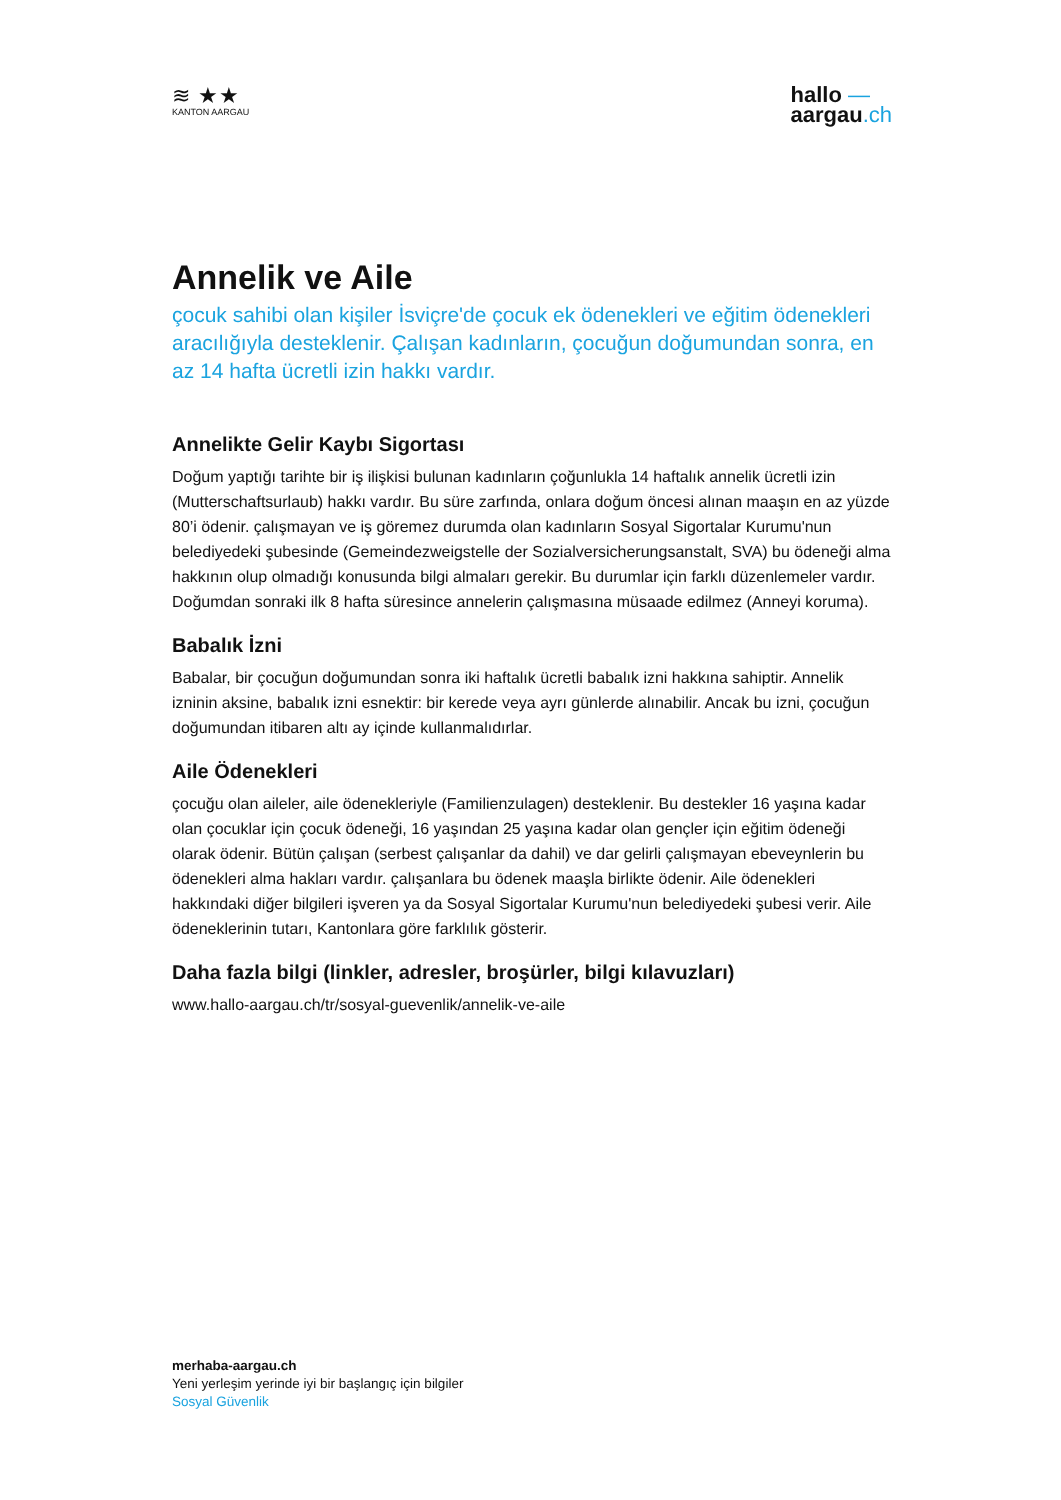≋ ★★
KANTON AARGAU
hallo —
aargau.ch
Annelik ve Aile
çocuk sahibi olan kişiler İsviçre'de çocuk ek ödenekleri ve eğitim ödenekleri aracılığıyla desteklenir. Çalışan kadınların, çocuğun doğumundan sonra, en az 14 hafta ücretli izin hakkı vardır.
Annelikte Gelir Kaybı Sigortası
Doğum yaptığı tarihte bir iş ilişkisi bulunan kadınların çoğunlukla 14 haftalık annelik ücretli izin (Mutterschaftsurlaub) hakkı vardır. Bu süre zarfında, onlara doğum öncesi alınan maaşın en az yüzde 80’i ödenir. çalışmayan ve iş göremez durumda olan kadınların Sosyal Sigortalar Kurumu'nun belediyedeki şubesinde (Gemeindezweigstelle der Sozialversicherungsanstalt, SVA) bu ödeneği alma hakkının olup olmadığı konusunda bilgi almaları gerekir. Bu durumlar için farklı düzenlemeler vardır. Doğumdan sonraki ilk 8 hafta süresince annelerin çalışmasına müsaade edilmez (Anneyi koruma).
Babalık İzni
Babalar, bir çocuğun doğumundan sonra iki haftalık ücretli babalık izni hakkına sahiptir. Annelik izninin aksine, babalık izni esnektir: bir kerede veya ayrı günlerde alınabilir. Ancak bu izni, çocuğun doğumundan itibaren altı ay içinde kullanmalıdırlar.
Aile Ödenekleri
çocuğu olan aileler, aile ödenekleriyle (Familienzulagen) desteklenir. Bu destekler 16 yaşına kadar olan çocuklar için çocuk ödeneği, 16 yaşından 25 yaşına kadar olan gençler için eğitim ödeneği olarak ödenir. Bütün çalışan (serbest çalışanlar da dahil) ve dar gelirli çalışmayan ebeveynlerin bu ödenekleri alma hakları vardır. çalışanlara bu ödenek maaşla birlikte ödenir. Aile ödenekleri hakkındaki diğer bilgileri işveren ya da Sosyal Sigortalar Kurumu'nun belediyedeki şubesi verir. Aile ödeneklerinin tutarı, Kantonlara göre farklılık gösterir.
Daha fazla bilgi (linkler, adresler, broşürler, bilgi kılavuzları)
www.hallo-aargau.ch/tr/sosyal-guevenlik/annelik-ve-aile
merhaba-aargau.ch
Yeni yerleşim yerinde iyi bir başlangıç için bilgiler
Sosyal Güvenlik